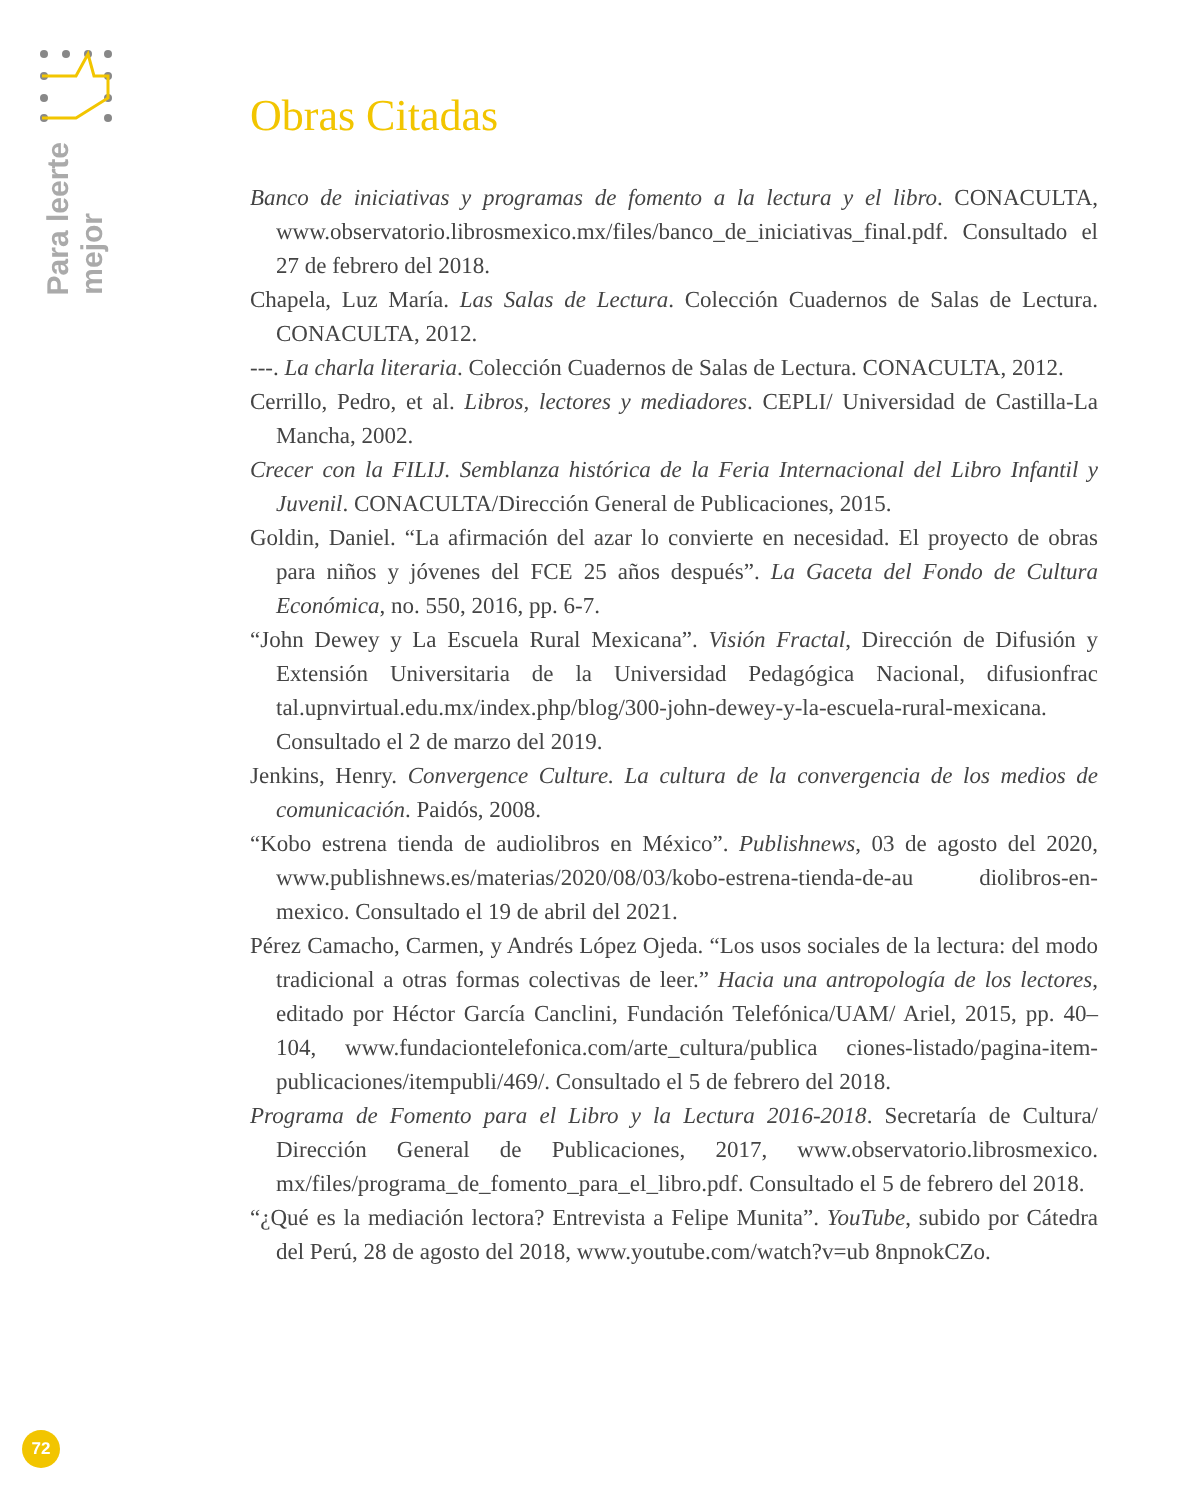Para leerte
mejor
Obras Citadas
Banco de iniciativas y programas de fomento a la lectura y el libro. CONACULTA, www.observatorio.librosmexico.mx/files/banco_de_iniciativas_final.pdf. Consultado el 27 de febrero del 2018.
Chapela, Luz María. Las Salas de Lectura. Colección Cuadernos de Salas de Lectura. CONACULTA, 2012.
---. La charla literaria. Colección Cuadernos de Salas de Lectura. CONACULTA, 2012.
Cerrillo, Pedro, et al. Libros, lectores y mediadores. CEPLI/ Universidad de Castilla-La Mancha, 2002.
Crecer con la FILIJ. Semblanza histórica de la Feria Internacional del Libro Infantil y Juvenil. CONACULTA/Dirección General de Publicaciones, 2015.
Goldin, Daniel. “La afirmación del azar lo convierte en necesidad. El proyecto de obras para niños y jóvenes del FCE 25 años después”. La Gaceta del Fondo de Cultura Económica, no. 550, 2016, pp. 6-7.
“John Dewey y La Escuela Rural Mexicana”. Visión Fractal, Dirección de Difusión y Extensión Universitaria de la Universidad Pedagógica Nacional, difusionfrac tal.upnvirtual.edu.mx/index.php/blog/300-john-dewey-y-la-escuela-rural-mexicana. Consultado el 2 de marzo del 2019.
Jenkins, Henry. Convergence Culture. La cultura de la convergencia de los medios de comunicación. Paidós, 2008.
“Kobo estrena tienda de audiolibros en México”. Publishnews, 03 de agosto del 2020, www.publishnews.es/materias/2020/08/03/kobo-estrena-tienda-de-au diolibros-en-mexico. Consultado el 19 de abril del 2021.
Pérez Camacho, Carmen, y Andrés López Ojeda. “Los usos sociales de la lectura: del modo tradicional a otras formas colectivas de leer.” Hacia una antropología de los lectores, editado por Héctor García Canclini, Fundación Telefónica/UAM/ Ariel, 2015, pp. 40–104, www.fundaciontelefonica.com/arte_cultura/publica ciones-listado/pagina-item-publicaciones/itempubli/469/. Consultado el 5 de febrero del 2018.
Programa de Fomento para el Libro y la Lectura 2016-2018. Secretaría de Cultura/ Dirección General de Publicaciones, 2017, www.observatorio.librosmexico. mx/files/programa_de_fomento_para_el_libro.pdf. Consultado el 5 de febrero del 2018.
“¿Qué es la mediación lectora? Entrevista a Felipe Munita”. YouTube, subido por Cátedra del Perú, 28 de agosto del 2018, www.youtube.com/watch?v=ub 8npnokCZo.
72